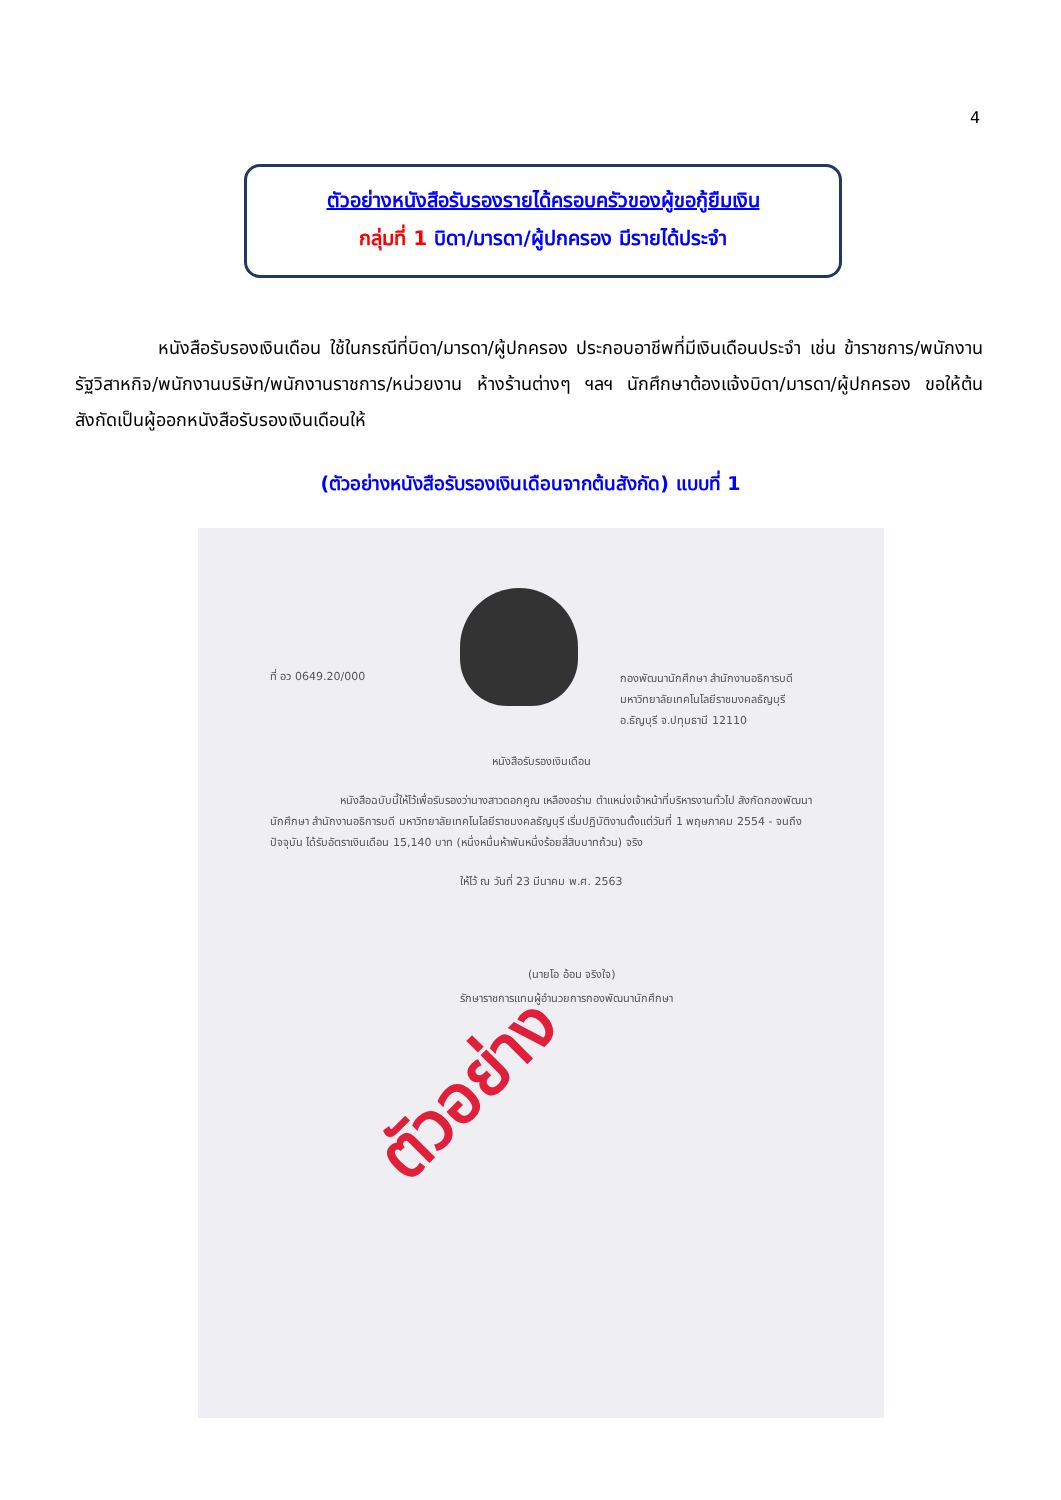4
ตัวอย่างหนังสือรับรองรายได้ครอบครัวของผู้ขอกู้ยืมเงิน
กลุ่มที่ 1 บิดา/มารดา/ผู้ปกครอง มีรายได้ประจำ
หนังสือรับรองเงินเดือน ใช้ในกรณีที่บิดา/มารดา/ผู้ปกครอง ประกอบอาชีพที่มีเงินเดือนประจำ เช่น ข้าราชการ/พนักงานรัฐวิสาหกิจ/พนักงานบริษัท/พนักงานราชการ/หน่วยงาน ห้างร้านต่างๆ ฯลฯ นักศึกษาต้องแจ้งบิดา/มารดา/ผู้ปกครอง ขอให้ต้นสังกัดเป็นผู้ออกหนังสือรับรองเงินเดือนให้
(ตัวอย่างหนังสือรับรองเงินเดือนจากต้นสังกัด) แบบที่ 1
ที่ อว 0649.20/000
กองพัฒนานักศึกษา สำนักงานอธิการบดี
มหาวิทยาลัยเทคโนโลยีราชมงคลธัญบุรี
อ.ธัญบุรี จ.ปทุมธานี 12110
หนังสือรับรองเงินเดือน
หนังสือฉบับนี้ให้ไว้เพื่อรับรองว่านางสาวดอกคูณ เหลืองอร่าม ตำแหน่งเจ้าหน้าที่บริหารงานทั่วไป สังกัดกองพัฒนานักศึกษา สำนักงานอธิการบดี มหาวิทยาลัยเทคโนโลยีราชมงคลธัญบุรี เริ่มปฏิบัติงานตั้งแต่วันที่ 1 พฤษภาคม 2554 - จนถึงปัจจุบัน ได้รับอัตราเงินเดือน 15,140 บาท (หนึ่งหมื่นห้าพันหนึ่งร้อยสี่สิบบาทถ้วน) จริง
ให้ไว้ ณ วันที่ 23 มีนาคม พ.ศ. 2563
(นายโอ อ้อม จริงใจ)
รักษาราชการแทนผู้อำนวยการกองพัฒนานักศึกษา
ตัวอย่าง